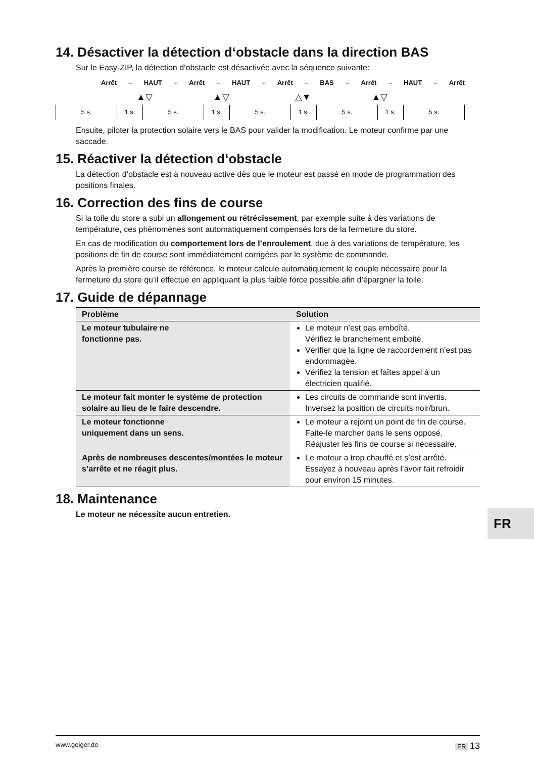14. Désactiver la détection d‘obstacle dans la direction BAS
Sur le Easy-ZIP, la détection d‘obstacle est désactivée avec la séquence suivante:
Arrêt – HAUT – Arrêt – HAUT – Arrêt – BAS – Arrêt – HAUT – Arrêt
▲▽ ▲▽ △▼ ▲▽
5 s. 1 s. 5 s. 1 s. 5 s. 1 s. 5 s. 1 s. 5 s.
Ensuite, piloter la protection solaire vers le BAS pour valider la modification. Le moteur confirme par une saccade.
15. Réactiver la détection d‘obstacle
La détection d‘obstacle est à nouveau active dès que le moteur est passé en mode de programmation des positions finales.
16. Correction des fins de course
Si la toile du store a subi un allongement ou rétrécissement, par exemple suite à des variations de température, ces phénomènes sont automatiquement compensés lors de la fermeture du store.
En cas de modification du comportement lors de l’enroulement, due à des variations de température, les positions de fin de course sont immédiatement corrigées par le système de commande.
Après la première course de référence, le moteur calcule automatiquement le couple nécessaire pour la fermeture du store qu’il effectue en appliquant la plus faible force possible afin d’épargner la toile.
17. Guide de dépannage
| Problème | Solution |
| --- | --- |
| Le moteur tubulaire ne fonctionne pas. | Le moteur n’est pas emboîté. Vérifiez le branchement emboité. Vérifier que la ligne de raccordement n’est pas endommagée. Vérifiez la tension et faîtes appel à un électricien qualifié. |
| Le moteur fait monter le système de protection solaire au lieu de le faire descendre. | Les circuits de commande sont invertis. Inversez la position de circuits noir/brun. |
| Le moteur fonctionne uniquement dans un sens. | Le moteur a rejoint un point de fin de course. Faite-le marcher dans le sens opposé. Réajuster les fins de course si nécessaire. |
| Après de nombreuses descentes/montées le moteur s’arrête et ne réagit plus. | Le moteur a trop chauffé et s’est arrêté. Essayez à nouveau après l’avoir fait refroidir pour environ 15 minutes. |
18. Maintenance
Le moteur ne nécessite aucun entretien.
FR
www.geiger.de FR 13